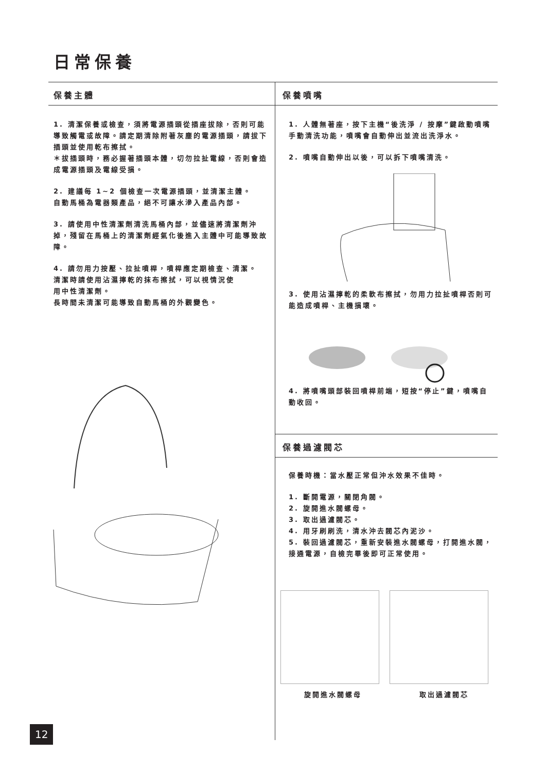日常保養
保養主體
1. 清潔保養或檢查，須將電源插頭從插座拔除，否則可能導致觸電或故障。請定期清除附著灰塵的電源插頭，請拔下插頭並使用乾布擦拭。
＊拔插頭時，務必握著插頭本體，切勿拉扯電線，否則會造成電源插頭及電線受損。
2. 建議每 1~2 個檢查一次電源插頭，並清潔主體。
自動馬桶為電器類產品，絕不可讓水滲入產品內部。
3. 請使用中性清潔劑清洗馬桶內部，並儘速將清潔劑沖掉，殘留在馬桶上的清潔劑經氣化後進入主體中可能導致故障。
4. 請勿用力按壓、拉扯噴桿，噴桿應定期檢查、清潔。
清潔時請使用沾濕擰乾的抹布擦拭，可以視情況使
用中性清潔劑。
長時間未清潔可能導致自動馬桶的外觀變色。
保養噴嘴
1. 人體無著座，按下主機“後洗淨 / 按摩”鍵啟動噴嘴手動清洗功能，噴嘴會自動伸出並流出洗淨水。
2. 噴嘴自動伸出以後，可以拆下噴嘴清洗。
3. 使用沾濕擰乾的柔軟布擦拭，勿用力拉扯噴桿否則可能造成噴桿、主機損壞。
4. 將噴嘴頭部裝回噴桿前端，短按“停止”鍵，噴嘴自動收回。
保養過濾閥芯
保養時機：當水壓正常但沖水效果不佳時。
1. 斷開電源，關閉角閥。
2. 旋開進水閥螺母。
3. 取出過濾閥芯。
4. 用牙刷刷洗，清水沖去閥芯內泥沙。
5. 裝回過濾閥芯，重新安裝進水閥螺母，打開進水閥，接通電源，自檢完畢後即可正常使用。
旋開進水閥螺母 取出過濾閥芯
12